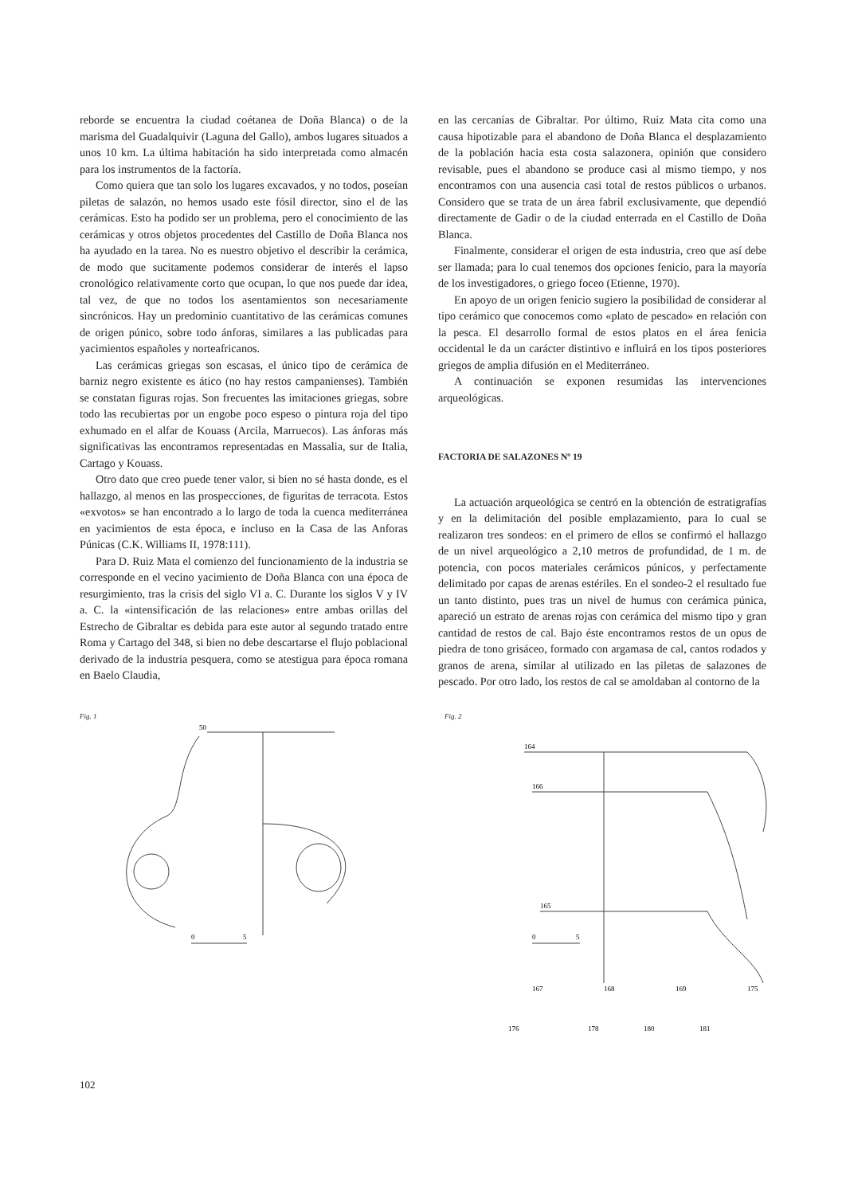reborde se encuentra la ciudad coétanea de Doña Blanca) o de la marisma del Guadalquivir (Laguna del Gallo), ambos lugares situados a unos 10 km. La última habitación ha sido interpretada como almacén para los instrumentos de la factoría.
Como quiera que tan solo los lugares excavados, y no todos, poseían piletas de salazón, no hemos usado este fósil director, sino el de las cerámicas. Esto ha podido ser un problema, pero el conocimiento de las cerámicas y otros objetos procedentes del Castillo de Doña Blanca nos ha ayudado en la tarea. No es nuestro objetivo el describir la cerámica, de modo que sucitamente podemos considerar de interés el lapso cronológico relativamente corto que ocupan, lo que nos puede dar idea, tal vez, de que no todos los asentamientos son necesariamente sincrónicos. Hay un predominio cuantitativo de las cerámicas comunes de origen púnico, sobre todo ánforas, similares a las publicadas para yacimientos españoles y norteafricanos.
Las cerámicas griegas son escasas, el único tipo de cerámica de barniz negro existente es ático (no hay restos campanienses). También se constatan figuras rojas. Son frecuentes las imitaciones griegas, sobre todo las recubiertas por un engobe poco espeso o pintura roja del tipo exhumado en el alfar de Kouass (Arcila, Marruecos). Las ánforas más significativas las encontramos representadas en Massalia, sur de Italia, Cartago y Kouass.
Otro dato que creo puede tener valor, si bien no sé hasta donde, es el hallazgo, al menos en las prospecciones, de figuritas de terracota. Estos «exvotos» se han encontrado a lo largo de toda la cuenca mediterránea en yacimientos de esta época, e incluso en la Casa de las Anforas Púnicas (C.K. Williams II, 1978:111).
Para D. Ruiz Mata el comienzo del funcionamiento de la industria se corresponde en el vecino yacimiento de Doña Blanca con una época de resurgimiento, tras la crisis del siglo VI a. C. Durante los siglos V y IV a. C. la «intensificación de las relaciones» entre ambas orillas del Estrecho de Gibraltar es debida para este autor al segundo tratado entre Roma y Cartago del 348, si bien no debe descartarse el flujo poblacional derivado de la industria pesquera, como se atestigua para época romana en Baelo Claudia,
en las cercanías de Gibraltar. Por último, Ruiz Mata cita como una causa hipotizable para el abandono de Doña Blanca el desplazamiento de la población hacia esta costa salazonera, opinión que considero revisable, pues el abandono se produce casi al mismo tiempo, y nos encontramos con una ausencia casi total de restos públicos o urbanos. Considero que se trata de un área fabril exclusivamente, que dependió directamente de Gadir o de la ciudad enterrada en el Castillo de Doña Blanca.
Finalmente, considerar el origen de esta industria, creo que así debe ser llamada; para lo cual tenemos dos opciones fenicio, para la mayoría de los investigadores, o griego foceo (Etienne, 1970).
En apoyo de un origen fenicio sugiero la posibilidad de considerar al tipo cerámico que conocemos como «plato de pescado» en relación con la pesca. El desarrollo formal de estos platos en el área fenicia occidental le da un carácter distintivo e influirá en los tipos posteriores griegos de amplia difusión en el Mediterráneo.
A continuación se exponen resumidas las intervenciones arqueológicas.
FACTORIA DE SALAZONES Nº 19
La actuación arqueológica se centró en la obtención de estratigrafías y en la delimitación del posible emplazamiento, para lo cual se realizaron tres sondeos: en el primero de ellos se confirmó el hallazgo de un nivel arqueológico a 2,10 metros de profundidad, de 1 m. de potencia, con pocos materiales cerámicos púnicos, y perfectamente delimitado por capas de arenas estériles. En el sondeo-2 el resultado fue un tanto distinto, pues tras un nivel de humus con cerámica púnica, apareció un estrato de arenas rojas con cerámica del mismo tipo y gran cantidad de restos de cal. Bajo éste encontramos restos de un opus de piedra de tono grisáceo, formado con argamasa de cal, cantos rodados y granos de arena, similar al utilizado en las piletas de salazones de pescado. Por otro lado, los restos de cal se amoldaban al contorno de la
Fig. 1
50
0
5
Fig. 2
164
166
165
0
5
167
168
169
175
176
178
180
181
102